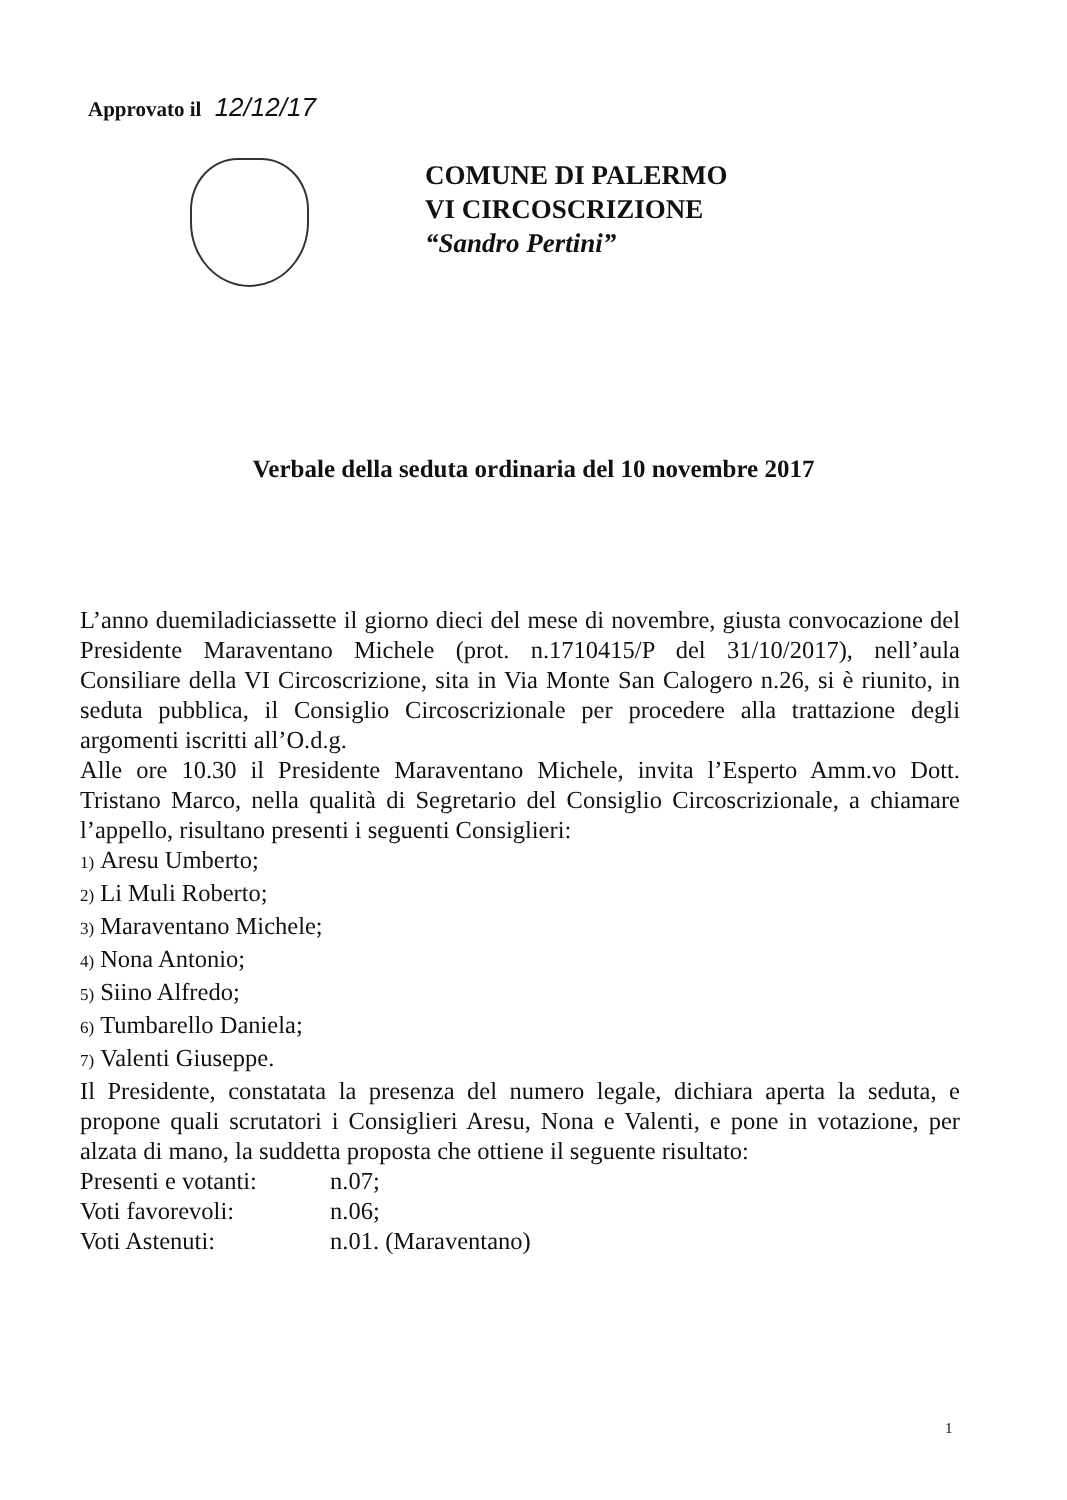Approvato il 12/12/17
COMUNE DI PALERMO
VI CIRCOSCRIZIONE
“Sandro Pertini”
Verbale della seduta ordinaria del 10 novembre 2017
L’anno duemiladiciassette il giorno dieci del mese di novembre, giusta convocazione del Presidente Maraventano Michele (prot. n.1710415/P del 31/10/2017), nell’aula Consiliare della VI Circoscrizione, sita in Via Monte San Calogero n.26, si è riunito, in seduta pubblica, il Consiglio Circoscrizionale per procedere alla trattazione degli argomenti iscritti all’O.d.g.
Alle ore 10.30 il Presidente Maraventano Michele, invita l’Esperto Amm.vo Dott. Tristano Marco, nella qualità di Segretario del Consiglio Circoscrizionale, a chiamare l’appello, risultano presenti i seguenti Consiglieri:
1) Aresu Umberto;
2) Li Muli Roberto;
3) Maraventano Michele;
4) Nona Antonio;
5) Siino Alfredo;
6) Tumbarello Daniela;
7) Valenti Giuseppe.
Il Presidente, constatata la presenza del numero legale, dichiara aperta la seduta, e propone quali scrutatori i Consiglieri Aresu, Nona e Valenti, e pone in votazione, per alzata di mano, la suddetta proposta che ottiene il seguente risultato:
Presenti e votanti: n.07;
Voti favorevoli: n.06;
Voti Astenuti: n.01. (Maraventano)
1